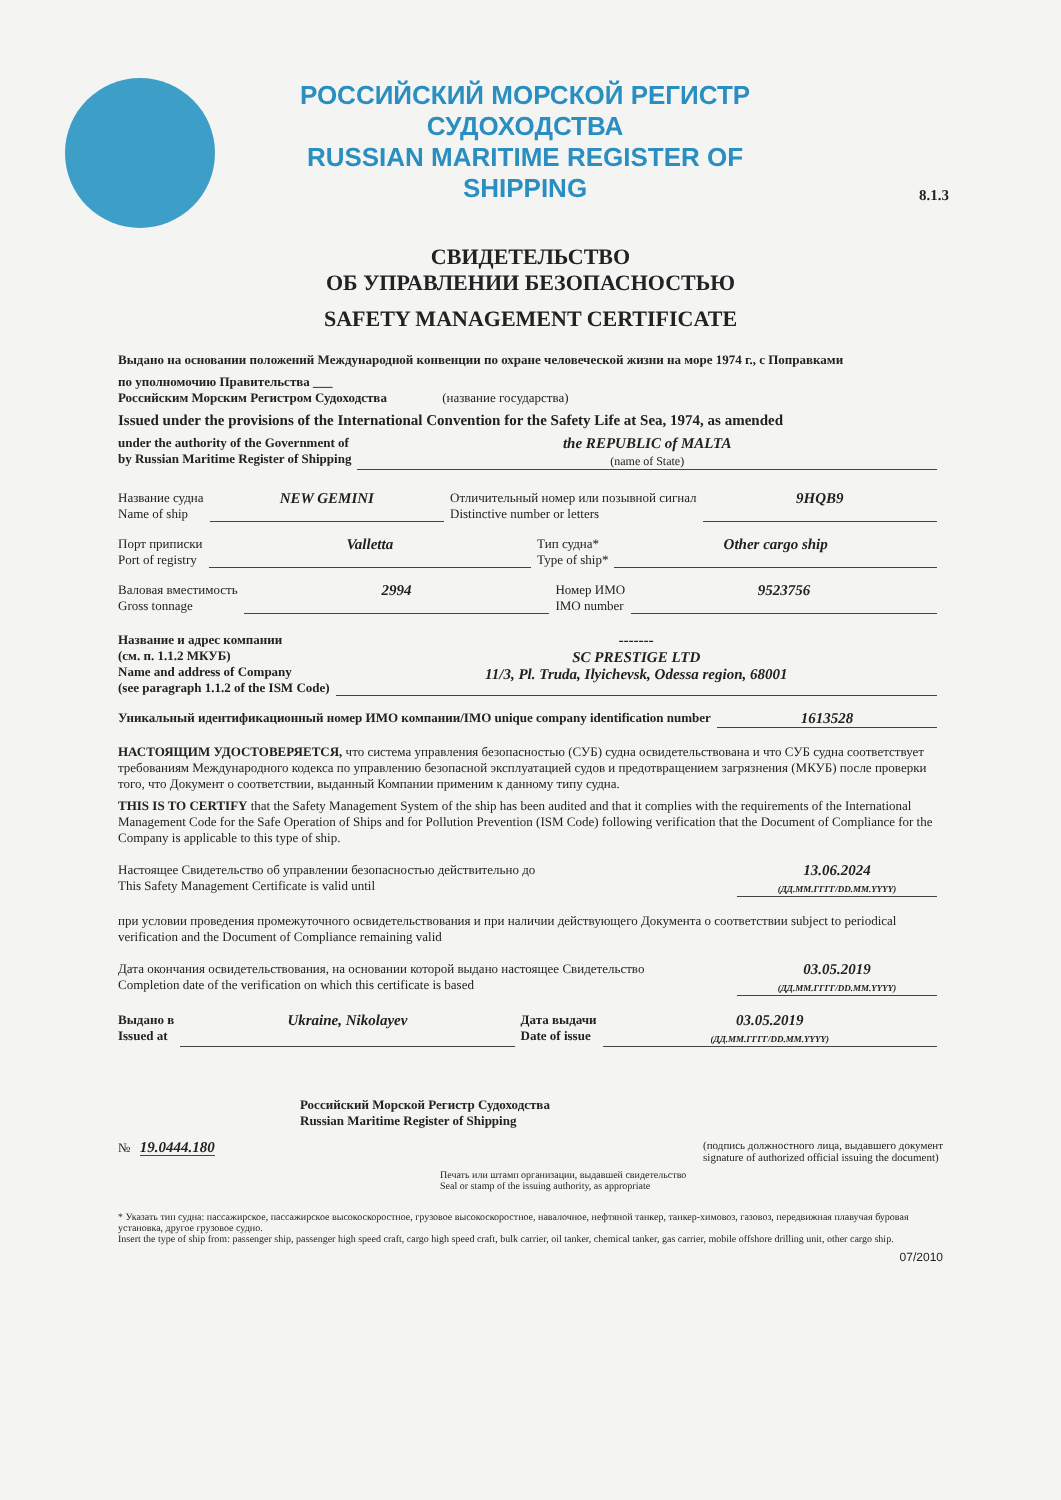8.1.3
РОССИЙСКИЙ МОРСКОЙ РЕГИСТР СУДОХОДСТВА
RUSSIAN MARITIME REGISTER OF SHIPPING
СВИДЕТЕЛЬСТВО
ОБ УПРАВЛЕНИИ БЕЗОПАСНОСТЬЮ
SAFETY MANAGEMENT CERTIFICATE
Выдано на основании положений Международной конвенции по охране человеческой жизни на море 1974 г., с Поправками
по уполномочию Правительства ___
Российским Морским Регистром Судоходства (название государства)
Issued under the provisions of the International Convention for the Safety Life at Sea, 1974, as amended
under the authority of the Government of
by Russian Maritime Register of Shipping the REPUBLIC of MALTA
(name of State)
Название судна
Name of ship NEW GEMINI Отличительный номер или позывной сигнал
Distinctive number or letters 9HQB9
Порт приписки
Port of registry Valletta Тип судна*
Type of ship* Other cargo ship
Валовая вместимость
Gross tonnage 2994 Номер ИМО
IMO number 9523756
Название и адрес компании
(см. п. 1.1.2 МКУБ)
Name and address of Company
(see paragraph 1.1.2 of the ISM Code) -------
SC PRESTIGE LTD
11/3, Pl. Truda, Ilyichevsk, Odessa region, 68001
Уникальный идентификационный номер ИМО компании/IMO unique company identification number 1613528
НАСТОЯЩИМ УДОСТОВЕРЯЕТСЯ, что система управления безопасностью (СУБ) судна освидетельствована и что СУБ судна соответствует требованиям Международного кодекса по управлению безопасной эксплуатацией судов и предотвращением загрязнения (МКУБ) после проверки того, что Документ о соответствии, выданный Компании применим к данному типу судна.
THIS IS TO CERTIFY that the Safety Management System of the ship has been audited and that it complies with the requirements of the International Management Code for the Safe Operation of Ships and for Pollution Prevention (ISM Code) following verification that the Document of Compliance for the Company is applicable to this type of ship.
Настоящее Свидетельство об управлении безопасностью действительно до
This Safety Management Certificate is valid until 13.06.2024
(ДД.ММ.ГГГГ/DD.MM.YYYY)
при условии проведения промежуточного освидетельствования и при наличии действующего Документа о соответствии subject to periodical verification and the Document of Compliance remaining valid
Дата окончания освидетельствования, на основании которой выдано настоящее Свидетельство
Completion date of the verification on which this certificate is based 03.05.2019
(ДД.ММ.ГГГГ/DD.MM.YYYY)
Выдано в
Issued at Ukraine, Nikolayev Дата выдачи
Date of issue 03.05.2019
(ДД.ММ.ГГГГ/DD.MM.YYYY)
Российский Морской Регистр Судоходства
Russian Maritime Register of Shipping
№ 19.0444.180 (подпись должностного лица, выдавшего документ
signature of authorized official issuing the document)
Печать или штамп организации, выдавшей свидетельство
Seal or stamp of the issuing authority, as appropriate
* Указать тип судна: пассажирское, пассажирское высокоскоростное, грузовое высокоскоростное, навалочное, нефтяной танкер, танкер-химовоз, газовоз, передвижная плавучая буровая установка, другое грузовое судно.
Insert the type of ship from: passenger ship, passenger high speed craft, cargo high speed craft, bulk carrier, oil tanker, chemical tanker, gas carrier, mobile offshore drilling unit, other cargo ship.
07/2010